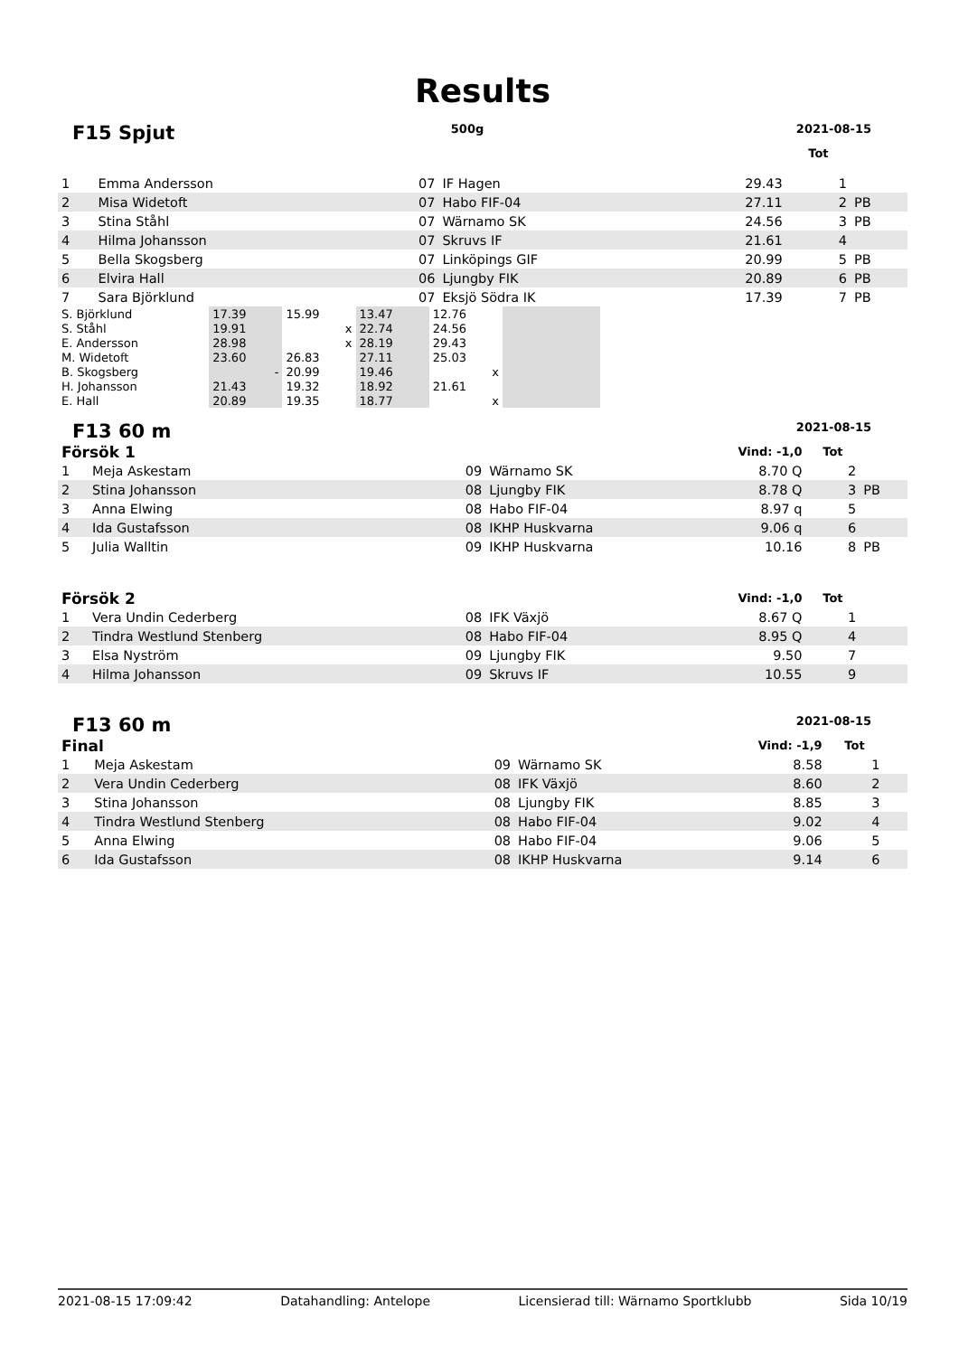Results
F15 Spjut 500g 2021-08-15
| | | | | | Tot | |
| --- | --- | --- | --- | --- | --- | --- |
| 1 | Emma Andersson | 07 | IF Hagen | 29.43 | 1 | |
| 2 | Misa Widetoft | 07 | Habo FIF-04 | 27.11 | 2 | PB |
| 3 | Stina Ståhl | 07 | Wärnamo SK | 24.56 | 3 | PB |
| 4 | Hilma Johansson | 07 | Skruvs IF | 21.61 | 4 | |
| 5 | Bella Skogsberg | 07 | Linköpings GIF | 20.99 | 5 | PB |
| 6 | Elvira Hall | 06 | Ljungby FIK | 20.89 | 6 | PB |
| 7 | Sara Björklund | 07 | Eksjö Södra IK | 17.39 | 7 | PB |
| S. Björklund | 17.39 | 15.99 | 13.47 | 12.76 | |
| S. Ståhl | 19.91 | x | 22.74 | 24.56 | |
| E. Andersson | 28.98 | x | 28.19 | 29.43 | |
| M. Widetoft | 23.60 | 26.83 | 27.11 | 25.03 | |
| B. Skogsberg | - | 20.99 | 19.46 | x | |
| H. Johansson | 21.43 | 19.32 | 18.92 | 21.61 | |
| E. Hall | 20.89 | 19.35 | 18.77 | x | |
F13 60 m 2021-08-15
| Försök 1 | | Vind: -1,0 | | | Tot | |
| --- | --- | --- | --- | --- | --- | --- |
| 1 | Meja Askestam | 09 | Wärnamo SK | 8.70 Q | 2 | |
| 2 | Stina Johansson | 08 | Ljungby FIK | 8.78 Q | 3 | PB |
| 3 | Anna Elwing | 08 | Habo FIF-04 | 8.97 q | 5 | |
| 4 | Ida Gustafsson | 08 | IKHP Huskvarna | 9.06 q | 6 | |
| 5 | Julia Walltin | 09 | IKHP Huskvarna | 10.16 | 8 | PB |
| Försök 2 | | Vind: -1,0 | | | Tot | |
| 1 | Vera Undin Cederberg | 08 | IFK Växjö | 8.67 Q | 1 | |
| 2 | Tindra Westlund Stenberg | 08 | Habo FIF-04 | 8.95 Q | 4 | |
| 3 | Elsa Nyström | 09 | Ljungby FIK | 9.50 | 7 | |
| 4 | Hilma Johansson | 09 | Skruvs IF | 10.55 | 9 | |
F13 60 m 2021-08-15
| Final | | Vind: -1,9 | | | Tot | |
| --- | --- | --- | --- | --- | --- | --- |
| 1 | Meja Askestam | 09 | Wärnamo SK | 8.58 | 1 | |
| 2 | Vera Undin Cederberg | 08 | IFK Växjö | 8.60 | 2 | |
| 3 | Stina Johansson | 08 | Ljungby FIK | 8.85 | 3 | |
| 4 | Tindra Westlund Stenberg | 08 | Habo FIF-04 | 9.02 | 4 | |
| 5 | Anna Elwing | 08 | Habo FIF-04 | 9.06 | 5 | |
| 6 | Ida Gustafsson | 08 | IKHP Huskvarna | 9.14 | 6 | |
2021-08-15 17:09:42 Datahandling: Antelope Licensierad till: Wärnamo Sportklubb Sida 10/19